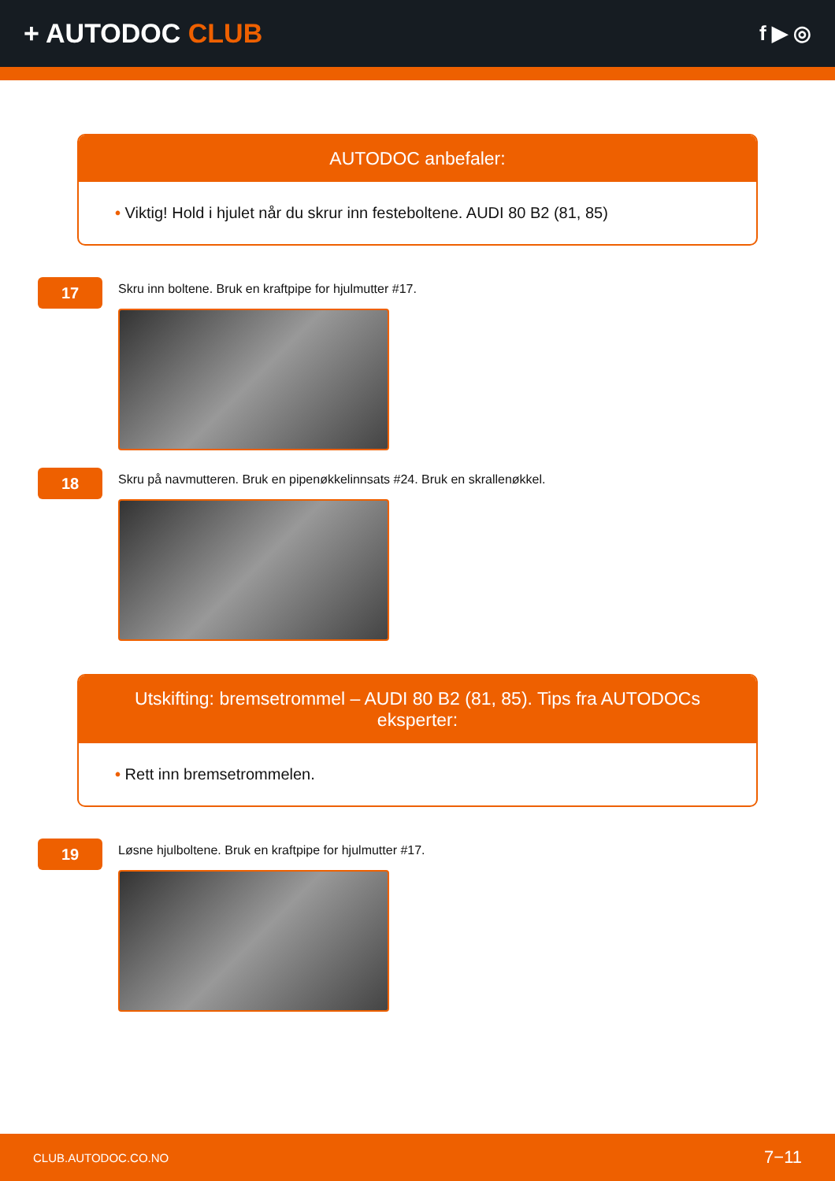+ AUTODOC CLUB
f ▶ ◎
AUTODOC anbefaler:
• Viktig! Hold i hjulet når du skrur inn festeboltene. AUDI 80 B2 (81, 85)
17
Skru inn boltene. Bruk en kraftpipe for hjulmutter #17.
18
Skru på navmutteren. Bruk en pipenøkkelinnsats #24. Bruk en skrallenøkkel.
Utskifting: bremsetrommel – AUDI 80 B2 (81, 85). Tips fra AUTODOCs eksperter:
• Rett inn bremsetrommelen.
19
Løsne hjulboltene. Bruk en kraftpipe for hjulmutter #17.
CLUB.AUTODOC.CO.NO 7−11